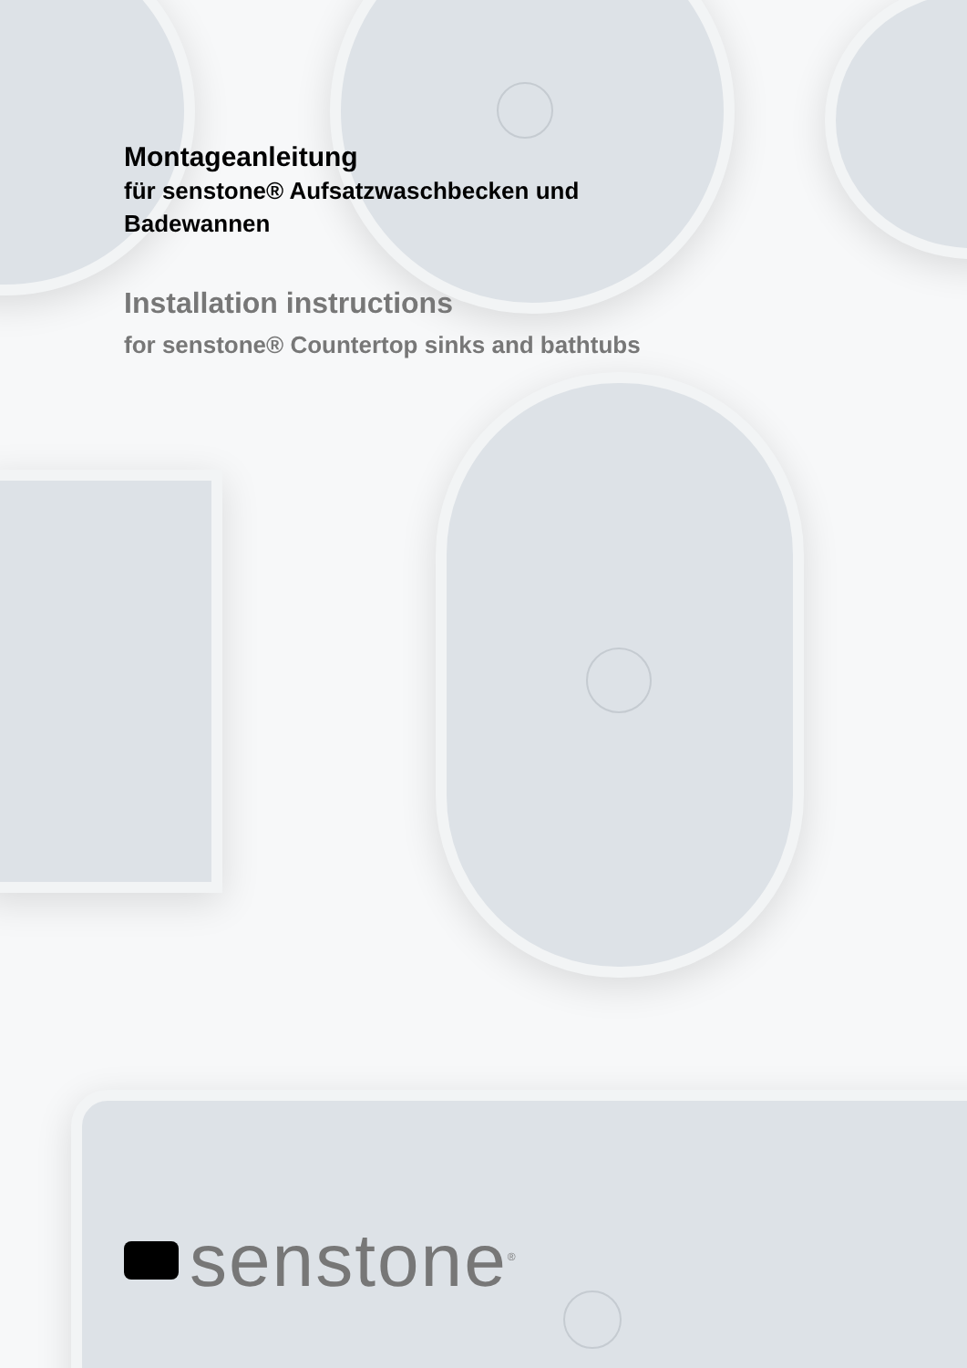Montageanleitung
für senstone® Aufsatzwaschbecken und
Badewannen
Installation instructions
for senstone® Countertop sinks and bathtubs
senstone<sup>®</sup>